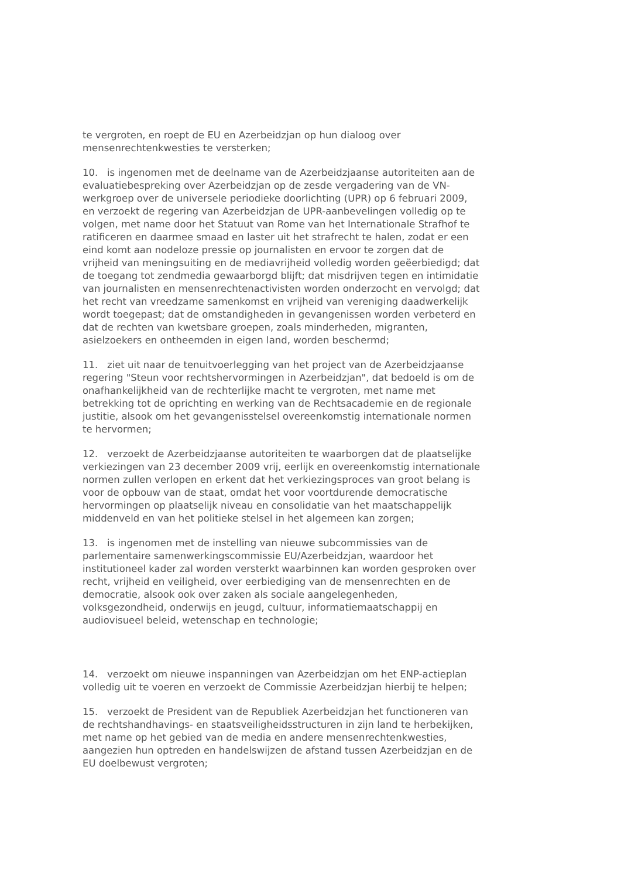te vergroten, en roept de EU en Azerbeidzjan op hun dialoog over mensenrechtenkwesties te versterken;
10. is ingenomen met de deelname van de Azerbeidzjaanse autoriteiten aan de evaluatiebespreking over Azerbeidzjan op de zesde vergadering van de VN-werkgroep over de universele periodieke doorlichting (UPR) op 6 februari 2009, en verzoekt de regering van Azerbeidzjan de UPR-aanbevelingen volledig op te volgen, met name door het Statuut van Rome van het Internationale Strafhof te ratificeren en daarmee smaad en laster uit het strafrecht te halen, zodat er een eind komt aan nodeloze pressie op journalisten en ervoor te zorgen dat de vrijheid van meningsuiting en de mediavrijheid volledig worden geëerbiedigd; dat de toegang tot zendmedia gewaarborgd blijft; dat misdrijven tegen en intimidatie van journalisten en mensenrechtenactivisten worden onderzocht en vervolgd; dat het recht van vreedzame samenkomst en vrijheid van vereniging daadwerkelijk wordt toegepast; dat de omstandigheden in gevangenissen worden verbeterd en dat de rechten van kwetsbare groepen, zoals minderheden, migranten, asielzoekers en ontheemden in eigen land, worden beschermd;
11. ziet uit naar de tenuitvoerlegging van het project van de Azerbeidzjaanse regering "Steun voor rechtshervormingen in Azerbeidzjan", dat bedoeld is om de onafhankelijkheid van de rechterlijke macht te vergroten, met name met betrekking tot de oprichting en werking van de Rechtsacademie en de regionale justitie, alsook om het gevangenisstelsel overeenkomstig internationale normen te hervormen;
12. verzoekt de Azerbeidzjaanse autoriteiten te waarborgen dat de plaatselijke verkiezingen van 23 december 2009 vrij, eerlijk en overeenkomstig internationale normen zullen verlopen en erkent dat het verkiezingsproces van groot belang is voor de opbouw van de staat, omdat het voor voortdurende democratische hervormingen op plaatselijk niveau en consolidatie van het maatschappelijk middenveld en van het politieke stelsel in het algemeen kan zorgen;
13. is ingenomen met de instelling van nieuwe subcommissies van de parlementaire samenwerkingscommissie EU/Azerbeidzjan, waardoor het institutioneel kader zal worden versterkt waarbinnen kan worden gesproken over recht, vrijheid en veiligheid, over eerbiediging van de mensenrechten en de democratie, alsook ook over zaken als sociale aangelegenheden, volksgezondheid, onderwijs en jeugd, cultuur, informatiemaatschappij en audiovisueel beleid, wetenschap en technologie;
14. verzoekt om nieuwe inspanningen van Azerbeidzjan om het ENP-actieplan volledig uit te voeren en verzoekt de Commissie Azerbeidzjan hierbij te helpen;
15. verzoekt de President van de Republiek Azerbeidzjan het functioneren van de rechtshandhavings- en staatsveiligheidsstructuren in zijn land te herbekijken, met name op het gebied van de media en andere mensenrechtenkwesties, aangezien hun optreden en handelswijzen de afstand tussen Azerbeidzjan en de EU doelbewust vergroten;